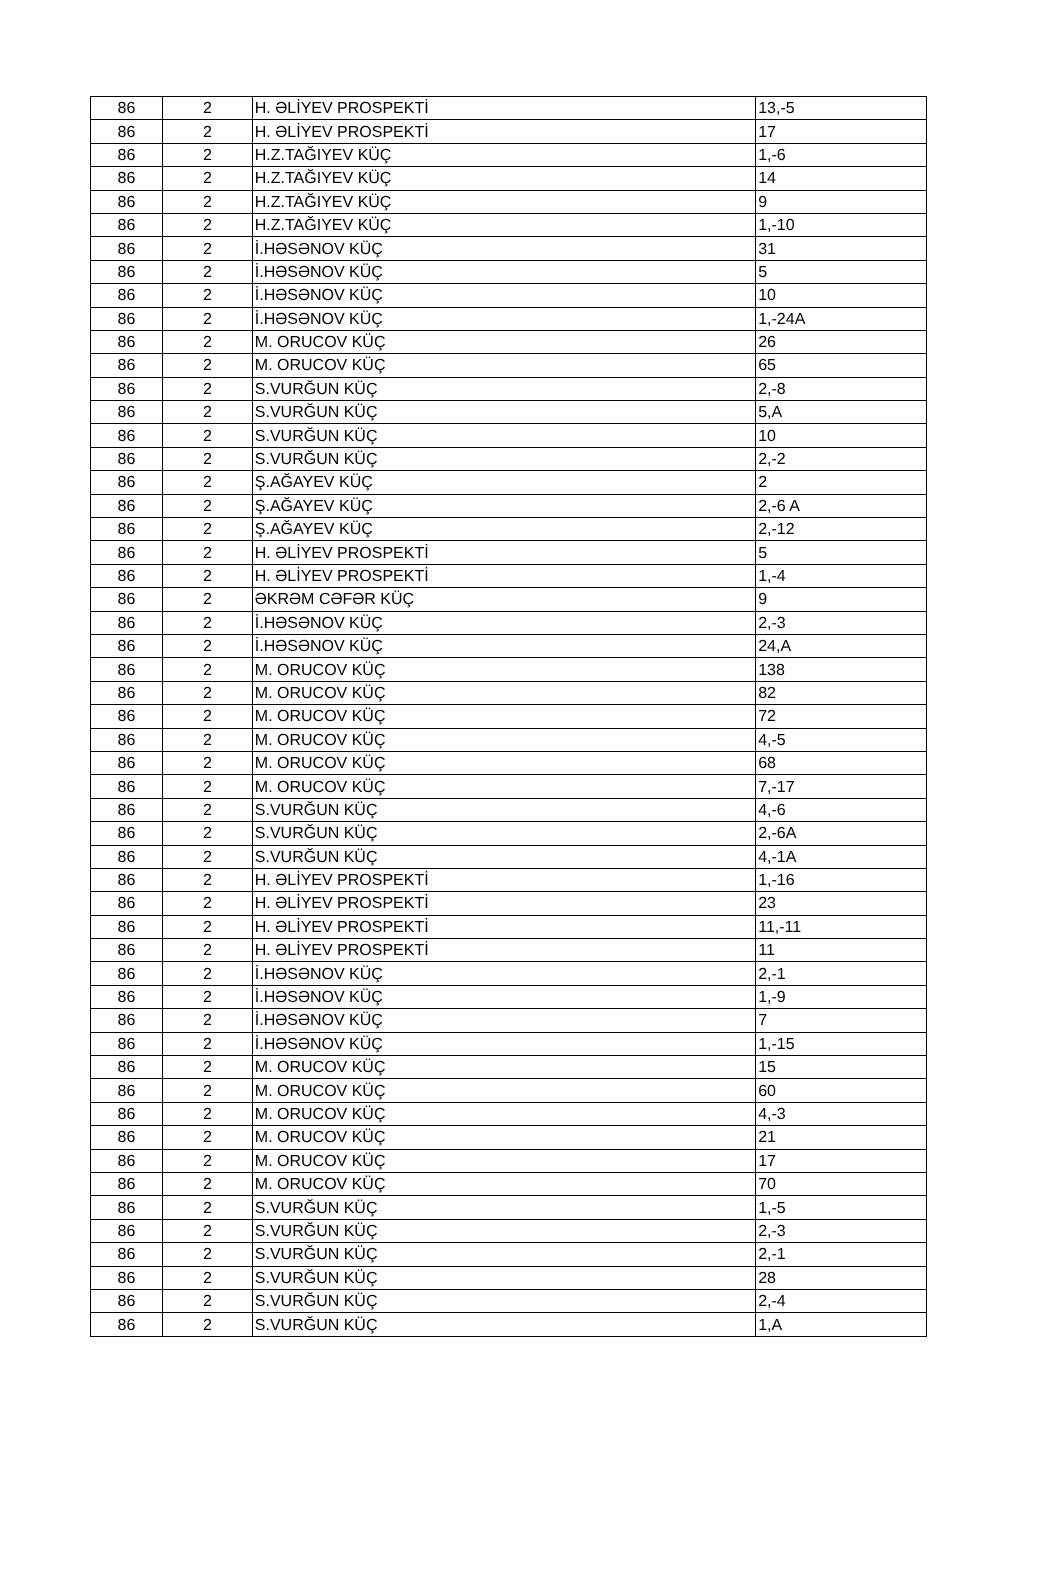| 86 | 2 | H. ƏLİYEV PROSPEKTİ | 13,-5 |
| 86 | 2 | H. ƏLİYEV PROSPEKTİ | 17 |
| 86 | 2 | H.Z.TAĞIYEV KÜÇ | 1,-6 |
| 86 | 2 | H.Z.TAĞIYEV KÜÇ | 14 |
| 86 | 2 | H.Z.TAĞIYEV KÜÇ | 9 |
| 86 | 2 | H.Z.TAĞIYEV KÜÇ | 1,-10 |
| 86 | 2 | İ.HƏSƏNOV KÜÇ | 31 |
| 86 | 2 | İ.HƏSƏNOV KÜÇ | 5 |
| 86 | 2 | İ.HƏSƏNOV KÜÇ | 10 |
| 86 | 2 | İ.HƏSƏNOV KÜÇ | 1,-24A |
| 86 | 2 | M. ORUCOV KÜÇ | 26 |
| 86 | 2 | M. ORUCOV KÜÇ | 65 |
| 86 | 2 | S.VURĞUN KÜÇ | 2,-8 |
| 86 | 2 | S.VURĞUN KÜÇ | 5,A |
| 86 | 2 | S.VURĞUN KÜÇ | 10 |
| 86 | 2 | S.VURĞUN KÜÇ | 2,-2 |
| 86 | 2 | Ş.AĞAYEV KÜÇ | 2 |
| 86 | 2 | Ş.AĞAYEV KÜÇ | 2,-6 A |
| 86 | 2 | Ş.AĞAYEV KÜÇ | 2,-12 |
| 86 | 2 | H. ƏLİYEV PROSPEKTİ | 5 |
| 86 | 2 | H. ƏLİYEV PROSPEKTİ | 1,-4 |
| 86 | 2 | ƏKRƏM CƏFƏR KÜÇ | 9 |
| 86 | 2 | İ.HƏSƏNOV KÜÇ | 2,-3 |
| 86 | 2 | İ.HƏSƏNOV KÜÇ | 24,A |
| 86 | 2 | M. ORUCOV KÜÇ | 138 |
| 86 | 2 | M. ORUCOV KÜÇ | 82 |
| 86 | 2 | M. ORUCOV KÜÇ | 72 |
| 86 | 2 | M. ORUCOV KÜÇ | 4,-5 |
| 86 | 2 | M. ORUCOV KÜÇ | 68 |
| 86 | 2 | M. ORUCOV KÜÇ | 7,-17 |
| 86 | 2 | S.VURĞUN KÜÇ | 4,-6 |
| 86 | 2 | S.VURĞUN KÜÇ | 2,-6A |
| 86 | 2 | S.VURĞUN KÜÇ | 4,-1A |
| 86 | 2 | H. ƏLİYEV PROSPEKTİ | 1,-16 |
| 86 | 2 | H. ƏLİYEV PROSPEKTİ | 23 |
| 86 | 2 | H. ƏLİYEV PROSPEKTİ | 11,-11 |
| 86 | 2 | H. ƏLİYEV PROSPEKTİ | 11 |
| 86 | 2 | İ.HƏSƏNOV KÜÇ | 2,-1 |
| 86 | 2 | İ.HƏSƏNOV KÜÇ | 1,-9 |
| 86 | 2 | İ.HƏSƏNOV KÜÇ | 7 |
| 86 | 2 | İ.HƏSƏNOV KÜÇ | 1,-15 |
| 86 | 2 | M. ORUCOV KÜÇ | 15 |
| 86 | 2 | M. ORUCOV KÜÇ | 60 |
| 86 | 2 | M. ORUCOV KÜÇ | 4,-3 |
| 86 | 2 | M. ORUCOV KÜÇ | 21 |
| 86 | 2 | M. ORUCOV KÜÇ | 17 |
| 86 | 2 | M. ORUCOV KÜÇ | 70 |
| 86 | 2 | S.VURĞUN KÜÇ | 1,-5 |
| 86 | 2 | S.VURĞUN KÜÇ | 2,-3 |
| 86 | 2 | S.VURĞUN KÜÇ | 2,-1 |
| 86 | 2 | S.VURĞUN KÜÇ | 28 |
| 86 | 2 | S.VURĞUN KÜÇ | 2,-4 |
| 86 | 2 | S.VURĞUN KÜÇ | 1,A |